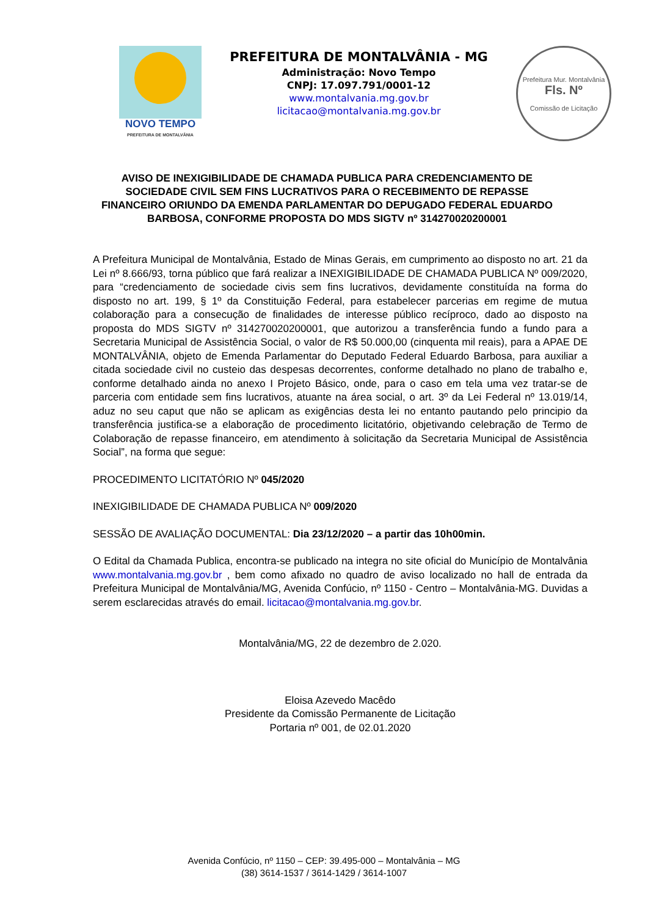NOVO TEMPO
PREFEITURA DE MONTALVÂNIA
PREFEITURA DE MONTALVÂNIA - MG
Administração: Novo Tempo
CNPJ: 17.097.791/0001-12
www.montalvania.mg.gov.br
licitacao@montalvania.mg.gov.br
Prefeitura Mur. Montalvânia
Fls. Nº
Comissão de Licitação
AVISO DE INEXIGIBILIDADE DE CHAMADA PUBLICA PARA CREDENCIAMENTO DE SOCIEDADE CIVIL SEM FINS LUCRATIVOS PARA O RECEBIMENTO DE REPASSE FINANCEIRO ORIUNDO DA EMENDA PARLAMENTAR DO DEPUGADO FEDERAL EDUARDO BARBOSA, CONFORME PROPOSTA DO MDS SIGTV nº 314270020200001
A Prefeitura Municipal de Montalvânia, Estado de Minas Gerais, em cumprimento ao disposto no art. 21 da Lei nº 8.666/93, torna público que fará realizar a INEXIGIBILIDADE DE CHAMADA PUBLICA Nº 009/2020, para “credenciamento de sociedade civis sem fins lucrativos, devidamente constituída na forma do disposto no art. 199, § 1º da Constituição Federal, para estabelecer parcerias em regime de mutua colaboração para a consecução de finalidades de interesse público recíproco, dado ao disposto na proposta do MDS SIGTV nº 314270020200001, que autorizou a transferência fundo a fundo para a Secretaria Municipal de Assistência Social, o valor de R$ 50.000,00 (cinquenta mil reais), para a APAE DE MONTALVÂNIA, objeto de Emenda Parlamentar do Deputado Federal Eduardo Barbosa, para auxiliar a citada sociedade civil no custeio das despesas decorrentes, conforme detalhado no plano de trabalho e, conforme detalhado ainda no anexo I Projeto Básico, onde, para o caso em tela uma vez tratar-se de parceria com entidade sem fins lucrativos, atuante na área social, o art. 3º da Lei Federal nº 13.019/14, aduz no seu caput que não se aplicam as exigências desta lei no entanto pautando pelo principio da transferência justifica-se a elaboração de procedimento licitatório, objetivando celebração de Termo de Colaboração de repasse financeiro, em atendimento à solicitação da Secretaria Municipal de Assistência Social”, na forma que segue:
PROCEDIMENTO LICITATÓRIO Nº 045/2020
INEXIGIBILIDADE DE CHAMADA PUBLICA Nº 009/2020
SESSÃO DE AVALIAÇÃO DOCUMENTAL: Dia 23/12/2020 – a partir das 10h00min.
O Edital da Chamada Publica, encontra-se publicado na integra no site oficial do Município de Montalvânia www.montalvania.mg.gov.br , bem como afixado no quadro de aviso localizado no hall de entrada da Prefeitura Municipal de Montalvânia/MG, Avenida Confúcio, nº 1150 - Centro – Montalvânia-MG. Duvidas a serem esclarecidas através do email. licitacao@montalvania.mg.gov.br.
Montalvânia/MG, 22 de dezembro de 2.020.
Eloisa Azevedo Macêdo
Presidente da Comissão Permanente de Licitação
Portaria nº 001, de 02.01.2020
Avenida Confúcio, nº 1150 – CEP: 39.495-000 – Montalvânia – MG
(38) 3614-1537 / 3614-1429 / 3614-1007